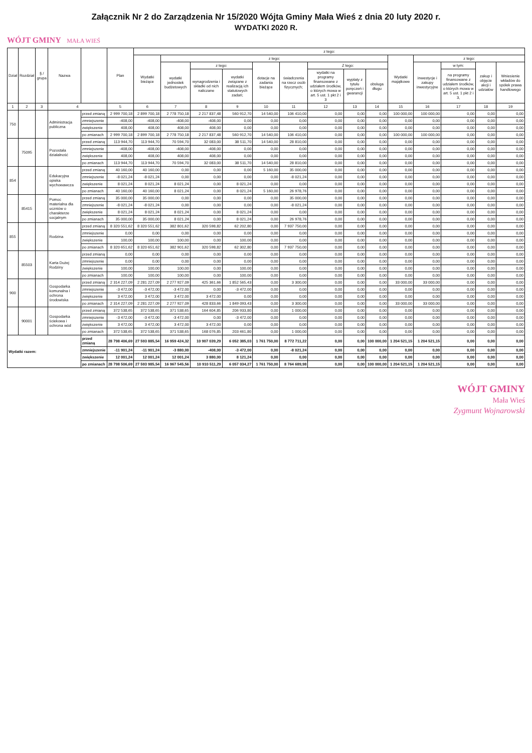Załącznik Nr 2 do Zarządzenia Nr 15/2020 Wójta Gminy Mała Wieś z dnia 20 luty 2020 r.
WYDATKI 2020 R.
WÓJT GMINY MAŁA WIEŚ
| Dział | Rozdział | § / grupa | Nazwa | | Plan | z tego: | | | | | | | | | | | | | |
| --- | --- | --- | --- | --- | --- | --- | --- | --- | --- | --- | --- | --- | --- | --- | --- | --- | --- | --- | --- |
| | | | | | | Wydatki bieżące | z tego: | | | | | | | | Wydatki majątkowe | z tego: | | | |
| | | | | | | | wydatki jednostek budżetowych | z tego: | | dotacje na zadania bieżące | świadczenia na rzecz osób fizycznych; | Z tego: | | | | inwestycje i zakupy inwestycyjne | w tym: | zakup i objęcie akcji i udziałów | Wniesienie wkładów do spółek prawa handlowego |
| | | | | | | | | wynagrodzenia i składki od nich naliczane | wydatki związane z realizacją ich statutowych zadań; | | | wydatki na programy finansowane z udziałem środków, o których mowa w art. 5 ust. 1 pkt 2 i 3 | wypłaty z tytułu poręczeń i gwarancji | obsługa długu | | | na programy finansowane z udziałem środków, o których mowa w art. 5 ust. 1 pkt 2 i 3, | | |
| 1 | 2 | 3 | 4 | | 5 | 6 | 7 | 8 | 9 | 10 | 11 | 12 | 13 | 14 | 15 | 16 | 17 | 18 | 19 |
| 750 | | | Administracja publiczna | przed zmianą | 2 999 700,18 | 2 899 700,18 | 2 778 750,18 | 2 217 837,48 | 560 912,70 | 14 540,00 | 106 410,00 | 0,00 | 0,00 | 0,00 | 100 000,00 | 100 000,00 | 0,00 | 0,00 | 0,00 |
| | | | | zmniejszenie | -408,00 | -408,00 | -408,00 | -408,00 | 0,00 | 0,00 | 0,00 | 0,00 | 0,00 | 0,00 | 0,00 | 0,00 | 0,00 | 0,00 | 0,00 |
| | | | | zwiększenie | 408,00 | 408,00 | 408,00 | 408,00 | 0,00 | 0,00 | 0,00 | 0,00 | 0,00 | 0,00 | 0,00 | 0,00 | 0,00 | 0,00 | 0,00 |
| | | | | po zmianach | 2 999 700,18 | 2 899 700,18 | 2 778 750,18 | 2 217 837,48 | 560 912,70 | 14 540,00 | 106 410,00 | 0,00 | 0,00 | 0,00 | 100 000,00 | 100 000,00 | 0,00 | 0,00 | 0,00 |
| | 75095 | | Pozostała działalność | przed zmianą | 113 944,70 | 113 944,70 | 70 594,70 | 32 083,00 | 38 511,70 | 14 540,00 | 28 810,00 | 0,00 | 0,00 | 0,00 | 0,00 | 0,00 | 0,00 | 0,00 | 0,00 |
| | | | | zmniejszenie | -408,00 | -408,00 | -408,00 | -408,00 | 0,00 | 0,00 | 0,00 | 0,00 | 0,00 | 0,00 | 0,00 | 0,00 | 0,00 | 0,00 | 0,00 |
| | | | | zwiększenie | 408,00 | 408,00 | 408,00 | 408,00 | 0,00 | 0,00 | 0,00 | 0,00 | 0,00 | 0,00 | 0,00 | 0,00 | 0,00 | 0,00 | 0,00 |
| | | | | po zmianach | 113 944,70 | 113 944,70 | 70 594,70 | 32 083,00 | 38 511,70 | 14 540,00 | 28 810,00 | 0,00 | 0,00 | 0,00 | 0,00 | 0,00 | 0,00 | 0,00 | 0,00 |
| 854 | | | Edukacyjna opieka wychowawcza | przed zmianą | 40 160,00 | 40 160,00 | 0,00 | 0,00 | 0,00 | 5 160,00 | 35 000,00 | 0,00 | 0,00 | 0,00 | 0,00 | 0,00 | 0,00 | 0,00 | 0,00 |
| | | | | zmniejszenie | -8 021,24 | -8 021,24 | 0,00 | 0,00 | 0,00 | 0,00 | -8 021,24 | 0,00 | 0,00 | 0,00 | 0,00 | 0,00 | 0,00 | 0,00 | 0,00 |
| | | | | zwiększenie | 8 021,24 | 8 021,24 | 8 021,24 | 0,00 | 8 021,24 | 0,00 | 0,00 | 0,00 | 0,00 | 0,00 | 0,00 | 0,00 | 0,00 | 0,00 | 0,00 |
| | | | | po zmianach | 40 160,00 | 40 160,00 | 8 021,24 | 0,00 | 8 021,24 | 5 160,00 | 26 978,76 | 0,00 | 0,00 | 0,00 | 0,00 | 0,00 | 0,00 | 0,00 | 0,00 |
| | 85415 | | Pomoc materialna dla uczniów o charakterze socjalnym | przed zmianą | 35 000,00 | 35 000,00 | 0,00 | 0,00 | 0,00 | 0,00 | 35 000,00 | 0,00 | 0,00 | 0,00 | 0,00 | 0,00 | 0,00 | 0,00 | 0,00 |
| | | | | zmniejszenie | -8 021,24 | -8 021,24 | 0,00 | 0,00 | 0,00 | 0,00 | -8 021,24 | 0,00 | 0,00 | 0,00 | 0,00 | 0,00 | 0,00 | 0,00 | 0,00 |
| | | | | zwiększenie | 8 021,24 | 8 021,24 | 8 021,24 | 0,00 | 8 021,24 | 0,00 | 0,00 | 0,00 | 0,00 | 0,00 | 0,00 | 0,00 | 0,00 | 0,00 | 0,00 |
| | | | | po zmianach | 35 000,00 | 35 000,00 | 8 021,24 | 0,00 | 8 021,24 | 0,00 | 26 978,76 | 0,00 | 0,00 | 0,00 | 0,00 | 0,00 | 0,00 | 0,00 | 0,00 |
| 855 | | | Rodzina | przed zmianą | 8 320 551,62 | 8 320 551,62 | 382 801,62 | 320 598,82 | 62 202,80 | 0,00 | 7 937 750,00 | 0,00 | 0,00 | 0,00 | 0,00 | 0,00 | 0,00 | 0,00 | 0,00 |
| | | | | zmniejszenie | 0,00 | 0,00 | 0,00 | 0,00 | 0,00 | 0,00 | 0,00 | 0,00 | 0,00 | 0,00 | 0,00 | 0,00 | 0,00 | 0,00 | 0,00 |
| | | | | zwiększenie | 100,00 | 100,00 | 100,00 | 0,00 | 100,00 | 0,00 | 0,00 | 0,00 | 0,00 | 0,00 | 0,00 | 0,00 | 0,00 | 0,00 | 0,00 |
| | | | | po zmianach | 8 320 651,62 | 8 320 651,62 | 382 901,62 | 320 598,82 | 62 302,80 | 0,00 | 7 937 750,00 | 0,00 | 0,00 | 0,00 | 0,00 | 0,00 | 0,00 | 0,00 | 0,00 |
| | 85503 | | Karta Dużej Rodziny | przed zmianą | 0,00 | 0,00 | 0,00 | 0,00 | 0,00 | 0,00 | 0,00 | 0,00 | 0,00 | 0,00 | 0,00 | 0,00 | 0,00 | 0,00 | 0,00 |
| | | | | zmniejszenie | 0,00 | 0,00 | 0,00 | 0,00 | 0,00 | 0,00 | 0,00 | 0,00 | 0,00 | 0,00 | 0,00 | 0,00 | 0,00 | 0,00 | 0,00 |
| | | | | zwiększenie | 100,00 | 100,00 | 100,00 | 0,00 | 100,00 | 0,00 | 0,00 | 0,00 | 0,00 | 0,00 | 0,00 | 0,00 | 0,00 | 0,00 | 0,00 |
| | | | | po zmianach | 100,00 | 100,00 | 100,00 | 0,00 | 100,00 | 0,00 | 0,00 | 0,00 | 0,00 | 0,00 | 0,00 | 0,00 | 0,00 | 0,00 | 0,00 |
| 900 | | | Gospodarka komunalna i ochrona środowiska | przed zmianą | 2 314 227,09 | 2 281 227,09 | 2 277 927,09 | 425 361,66 | 1 852 565,43 | 0,00 | 3 300,00 | 0,00 | 0,00 | 0,00 | 33 000,00 | 33 000,00 | 0,00 | 0,00 | 0,00 |
| | | | | zmniejszenie | -3 472,00 | -3 472,00 | -3 472,00 | 0,00 | -3 472,00 | 0,00 | 0,00 | 0,00 | 0,00 | 0,00 | 0,00 | 0,00 | 0,00 | 0,00 | 0,00 |
| | | | | zwiększenie | 3 472,00 | 3 472,00 | 3 472,00 | 3 472,00 | 0,00 | 0,00 | 0,00 | 0,00 | 0,00 | 0,00 | 0,00 | 0,00 | 0,00 | 0,00 | 0,00 |
| | | | | po zmianach | 2 314 227,09 | 2 281 227,09 | 2 277 927,09 | 428 833,66 | 1 849 093,43 | 0,00 | 3 300,00 | 0,00 | 0,00 | 0,00 | 33 000,00 | 33 000,00 | 0,00 | 0,00 | 0,00 |
| | 90001 | | Gospodarka ściekowa i ochrona wód | przed zmianą | 372 538,65 | 372 538,65 | 371 538,65 | 164 604,85 | 206 933,80 | 0,00 | 1 000,00 | 0,00 | 0,00 | 0,00 | 0,00 | 0,00 | 0,00 | 0,00 | 0,00 |
| | | | | zmniejszenie | -3 472,00 | -3 472,00 | -3 472,00 | 0,00 | -3 472,00 | 0,00 | 0,00 | 0,00 | 0,00 | 0,00 | 0,00 | 0,00 | 0,00 | 0,00 | 0,00 |
| | | | | zwiększenie | 3 472,00 | 3 472,00 | 3 472,00 | 3 472,00 | 0,00 | 0,00 | 0,00 | 0,00 | 0,00 | 0,00 | 0,00 | 0,00 | 0,00 | 0,00 | 0,00 |
| | | | | po zmianach | 372 538,65 | 372 538,65 | 371 538,65 | 168 076,85 | 203 461,80 | 0,00 | 1 000,00 | 0,00 | 0,00 | 0,00 | 0,00 | 0,00 | 0,00 | 0,00 | 0,00 |
| Wydatki razem: | | | | przed zmianą | 28 798 406,69 | 27 593 885,54 | 16 959 424,32 | 10 907 039,29 | 6 052 385,03 | 1 761 750,00 | 8 772 711,22 | 0,00 | 0,00 | 100 000,00 | 1 204 521,15 | 1 204 521,15 | 0,00 | 0,00 | 0,00 |
| | | | | zmniejszenie | -11 901,24 | -11 901,24 | -3 880,00 | -408,00 | -3 472,00 | 0,00 | -8 021,24 | 0,00 | 0,00 | 0,00 | 0,00 | 0,00 | 0,00 | 0,00 | 0,00 |
| | | | | zwiększenie | 12 001,24 | 12 001,24 | 12 001,24 | 3 880,00 | 8 121,24 | 0,00 | 0,00 | 0,00 | 0,00 | 0,00 | 0,00 | 0,00 | 0,00 | 0,00 | 0,00 |
| | | | | po zmianach | 28 798 506,69 | 27 593 985,54 | 16 967 545,56 | 10 910 511,29 | 6 057 034,27 | 1 761 750,00 | 8 764 689,98 | 0,00 | 0,00 | 100 000,00 | 1 204 521,15 | 1 204 521,15 | 0,00 | 0,00 | 0,00 |
WÓJT GMINY
Mała Wieś
Zygmunt Wojnarowski